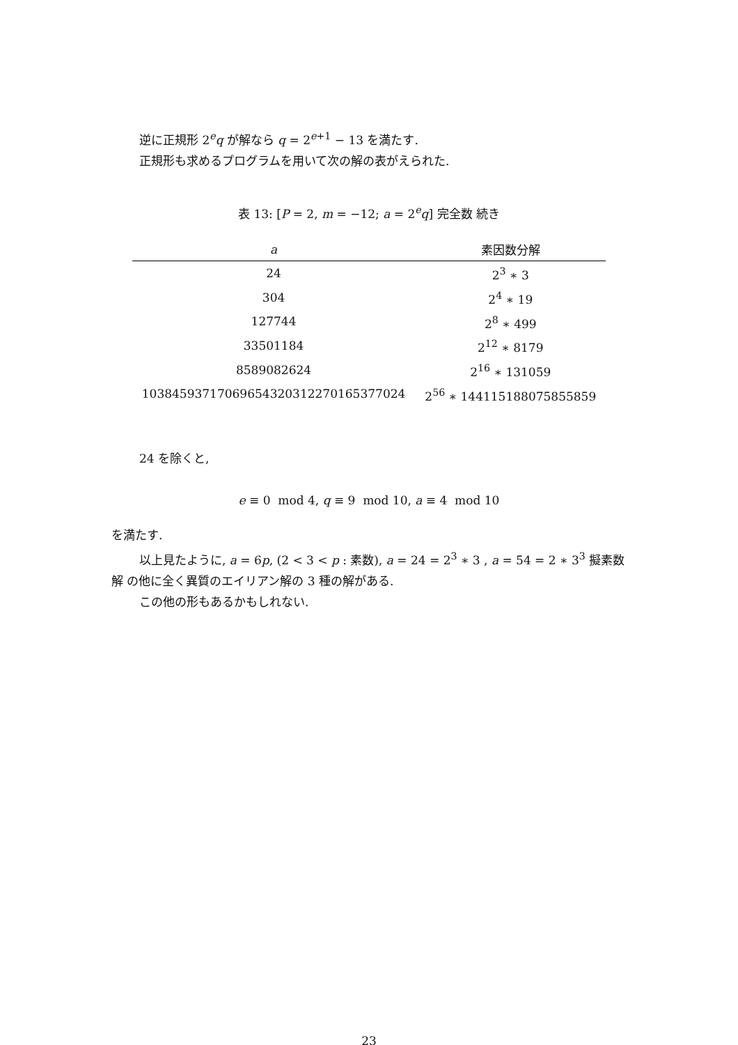逆に正規形 2<sup>e</sup>q が解なら q = 2<sup>e+1</sup> − 13 を満たす.
正規形も求めるプログラムを用いて次の解の表がえられた.
表 13: [P = 2, m = −12; a = 2<sup>e</sup>q] 完全数 続き
| a | 素因数分解 |
| --- | --- |
| 24 | 2<sup>3</sup> ∗ 3 |
| 304 | 2<sup>4</sup> ∗ 19 |
| 127744 | 2<sup>8</sup> ∗ 499 |
| 33501184 | 2<sup>12</sup> ∗ 8179 |
| 8589082624 | 2<sup>16</sup> ∗ 131059 |
| 10384593717069654320312270165377024 | 2<sup>56</sup> ∗ 144115188075855859 |
24 を除くと,
e ≡ 0 mod 4, q ≡ 9 mod 10, a ≡ 4 mod 10
を満たす.
以上見たように, a = 6p, (2 < 3 < p : 素数), a = 24 = 2<sup>3</sup> ∗ 3 , a = 54 = 2 ∗ 3<sup>3</sup> 擬素数解 の他に全く異質のエイリアン解の 3 種の解がある.
この他の形もあるかもしれない.
23